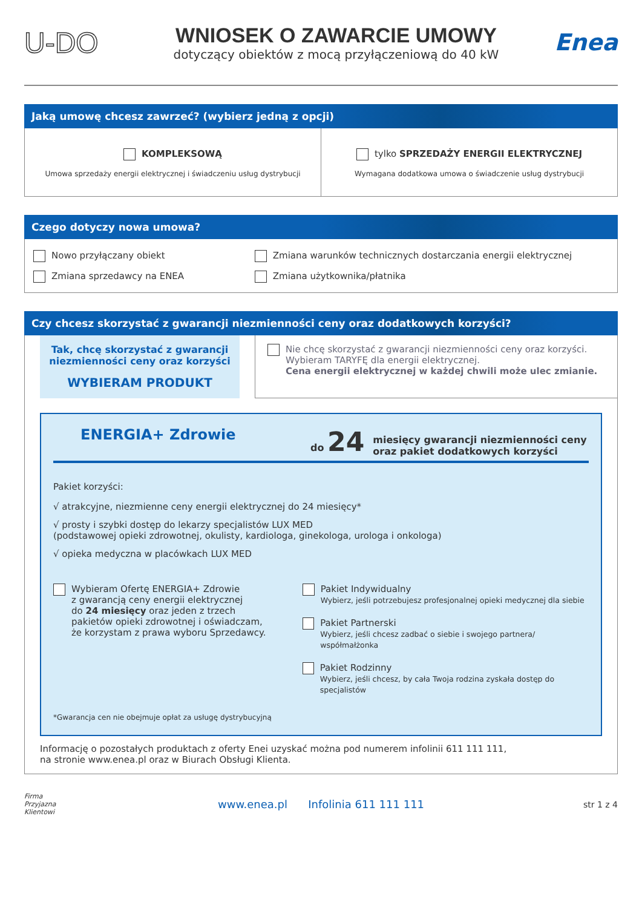U-DO
WNIOSEK O ZAWARCIE UMOWY
dotyczący obiektów z mocą przyłączeniową do 40 kW
Enea
Jaką umowę chcesz zawrzeć? (wybierz jedną z opcji)
KOMPLEKSOWĄ
Umowa sprzedaży energii elektrycznej i świadczeniu usług dystrybucji
tylko SPRZEDAŻY ENERGII ELEKTRYCZNEJ
Wymagana dodatkowa umowa o świadczenie usług dystrybucji
Czego dotyczy nowa umowa?
Nowo przyłączany obiekt
Zmiana sprzedawcy na ENEA
Zmiana warunków technicznych dostarczania energii elektrycznej
Zmiana użytkownika/płatnika
Czy chcesz skorzystać z gwarancji niezmienności ceny oraz dodatkowych korzyści?
Tak, chcę skorzystać z gwarancji
niezmienności ceny oraz korzyści
WYBIERAM PRODUKT
Nie chcę skorzystać z gwarancji niezmienności ceny oraz korzyści.
Wybieram TARYFĘ dla energii elektrycznej.
Cena energii elektrycznej w każdej chwili może ulec zmianie.
ENERGIA+ Zdrowie
do 24
miesięcy gwarancji niezmienności ceny
oraz pakiet dodatkowych korzyści
Pakiet korzyści:
√ atrakcyjne, niezmienne ceny energii elektrycznej do 24 miesięcy*
√ prosty i szybki dostęp do lekarzy specjalistów LUX MED
(podstawowej opieki zdrowotnej, okulisty, kardiologa, ginekologa, urologa i onkologa)
√ opieka medyczna w placówkach LUX MED
Wybieram Ofertę ENERGIA+ Zdrowie
z gwarancją ceny energii elektrycznej
do 24 miesięcy oraz jeden z trzech
pakietów opieki zdrowotnej i oświadczam,
że korzystam z prawa wyboru Sprzedawcy.
Pakiet Indywidualny
Wybierz, jeśli potrzebujesz profesjonalnej opieki medycznej dla siebie
Pakiet Partnerski
Wybierz, jeśli chcesz zadbać o siebie i swojego partnera/ współmałżonka
Pakiet Rodzinny
Wybierz, jeśli chcesz, by cała Twoja rodzina zyskała dostęp do specjalistów
*Gwarancja cen nie obejmuje opłat za usługę dystrybucyjną
Informację o pozostałych produktach z oferty Enei uzyskać można pod numerem infolinii 611 111 111,
na stronie www.enea.pl oraz w Biurach Obsługi Klienta.
Firma
Przyjazna
Klientowi
www.enea.pl Infolinia 611 111 111
str 1 z 4